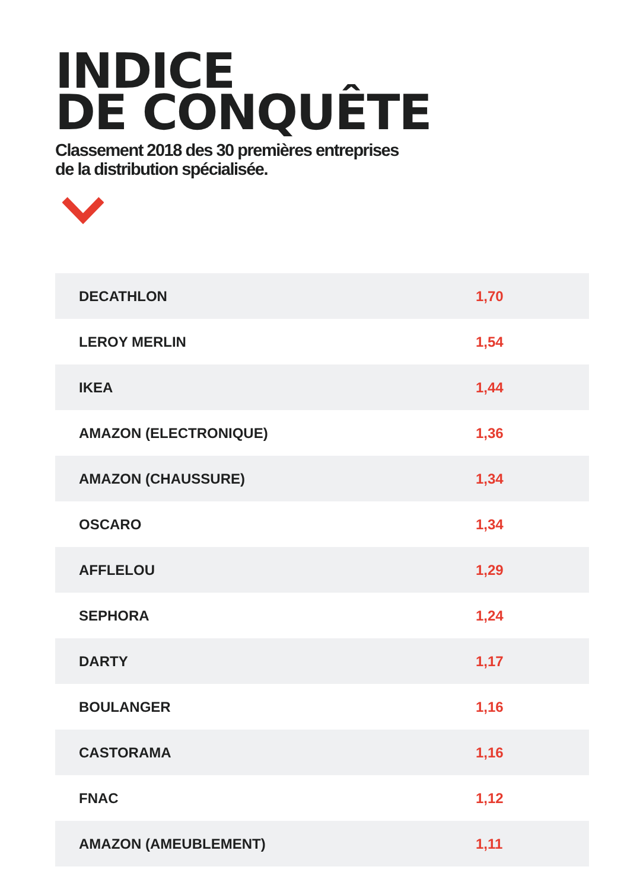INDICE
DE CONQUÊTE
Classement 2018 des 30 premières entreprises
de la distribution spécialisée.
| DECATHLON | 1,70 |
| LEROY MERLIN | 1,54 |
| IKEA | 1,44 |
| AMAZON (ELECTRONIQUE) | 1,36 |
| AMAZON (CHAUSSURE) | 1,34 |
| OSCARO | 1,34 |
| AFFLELOU | 1,29 |
| SEPHORA | 1,24 |
| DARTY | 1,17 |
| BOULANGER | 1,16 |
| CASTORAMA | 1,16 |
| FNAC | 1,12 |
| AMAZON (AMEUBLEMENT) | 1,11 |